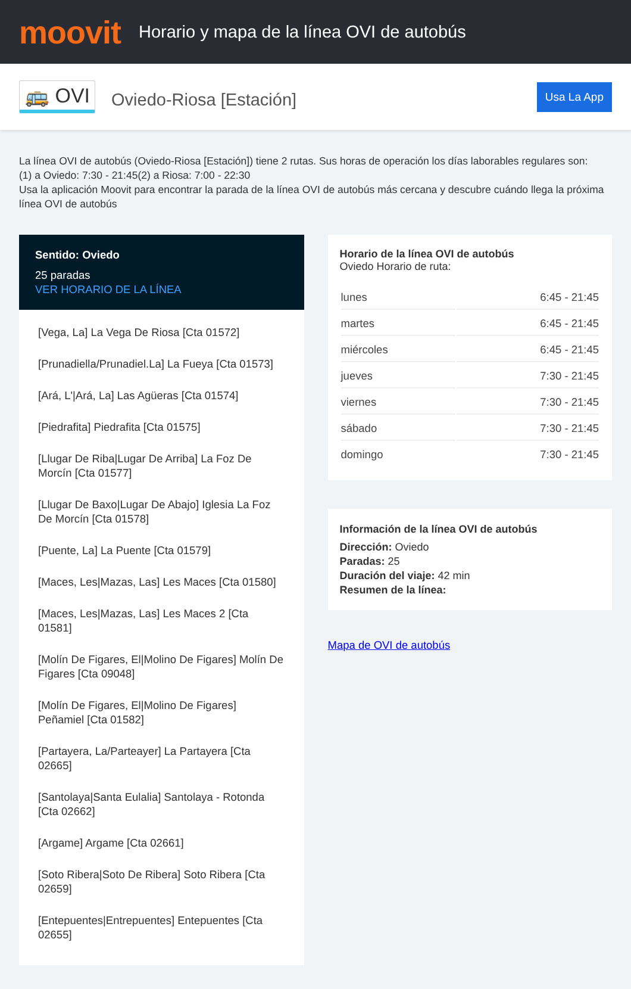moovit
Horario y mapa de la línea OVI de autobús
🚌 OVI Oviedo-Riosa [Estación] Usa La App
La línea OVI de autobús (Oviedo-Riosa [Estación]) tiene 2 rutas. Sus horas de operación los días laborables regulares son:
(1) a Oviedo: 7:30 - 21:45(2) a Riosa: 7:00 - 22:30
Usa la aplicación Moovit para encontrar la parada de la línea OVI de autobús más cercana y descubre cuándo llega la próxima línea OVI de autobús
Sentido: Oviedo
25 paradas
VER HORARIO DE LA LÍNEA
[Vega, La] La Vega De Riosa [Cta 01572]
[Prunadiella/Prunadiel.La] La Fueya [Cta 01573]
[Ará, L'|Ará, La] Las Agüeras [Cta 01574]
[Piedrafita] Piedrafita [Cta 01575]
[Llugar De Riba|Lugar De Arriba] La Foz De Morcín [Cta 01577]
[Llugar De Baxo|Lugar De Abajo] Iglesia La Foz De Morcín [Cta 01578]
[Puente, La] La Puente [Cta 01579]
[Maces, Les|Mazas, Las] Les Maces [Cta 01580]
[Maces, Les|Mazas, Las] Les Maces 2 [Cta 01581]
[Molín De Figares, El|Molino De Figares] Molín De Figares [Cta 09048]
[Molín De Figares, El|Molino De Figares] Peñamiel [Cta 01582]
[Partayera, La/Parteayer] La Partayera [Cta 02665]
[Santolaya|Santa Eulalia] Santolaya - Rotonda [Cta 02662]
[Argame] Argame [Cta 02661]
[Soto Ribera|Soto De Ribera] Soto Ribera [Cta 02659]
[Entepuentes|Entrepuentes] Entepuentes [Cta 02655]
Horario de la línea OVI de autobús
Oviedo Horario de ruta:
| lunes | 6:45 - 21:45 |
| martes | 6:45 - 21:45 |
| miércoles | 6:45 - 21:45 |
| jueves | 7:30 - 21:45 |
| viernes | 7:30 - 21:45 |
| sábado | 7:30 - 21:45 |
| domingo | 7:30 - 21:45 |
Información de la línea OVI de autobús
Dirección: Oviedo
Paradas: 25
Duración del viaje: 42 min
Resumen de la línea:
Mapa de OVI de autobús